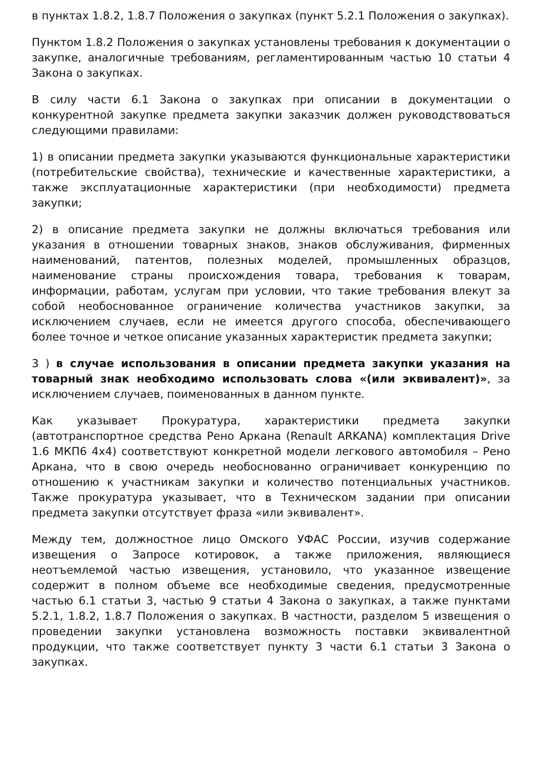в пунктах 1.8.2, 1.8.7 Положения о закупках (пункт 5.2.1 Положения о закупках).
Пунктом 1.8.2 Положения о закупках установлены требования к документации о закупке, аналогичные требованиям, регламентированным частью 10 статьи 4 Закона о закупках.
В силу части 6.1 Закона о закупках при описании в документации о конкурентной закупке предмета закупки заказчик должен руководствоваться следующими правилами:
1) в описании предмета закупки указываются функциональные характеристики (потребительские свойства), технические и качественные характеристики, а также эксплуатационные характеристики (при необходимости) предмета закупки;
2) в описание предмета закупки не должны включаться требования или указания в отношении товарных знаков, знаков обслуживания, фирменных наименований, патентов, полезных моделей, промышленных образцов, наименование страны происхождения товара, требования к товарам, информации, работам, услугам при условии, что такие требования влекут за собой необоснованное ограничение количества участников закупки, за исключением случаев, если не имеется другого способа, обеспечивающего более точное и четкое описание указанных характеристик предмета закупки;
3 ) в случае использования в описании предмета закупки указания на товарный знак необходимо использовать слова «(или эквивалент)», за исключением случаев, поименованных в данном пункте.
Как указывает Прокуратура, характеристики предмета закупки (автотранспортное средства Рено Аркана (Renault ARKANA) комплектация Drive 1.6 МКП6 4x4) соответствуют конкретной модели легкового автомобиля – Рено Аркана, что в свою очередь необоснованно ограничивает конкуренцию по отношению к участникам закупки и количество потенциальных участников. Также прокуратура указывает, что в Техническом задании при описании предмета закупки отсутствует фраза «или эквивалент».
Между тем, должностное лицо Омского УФАС России, изучив содержание извещения о Запросе котировок, а также приложения, являющиеся неотъемлемой частью извещения, установило, что указанное извещение содержит в полном объеме все необходимые сведения, предусмотренные частью 6.1 статьи 3, частью 9 статьи 4 Закона о закупках, а также пунктами 5.2.1, 1.8.2, 1.8.7 Положения о закупках. В частности, разделом 5 извещения о проведении закупки установлена возможность поставки эквивалентной продукции, что также соответствует пункту 3 части 6.1 статьи 3 Закона о закупках.